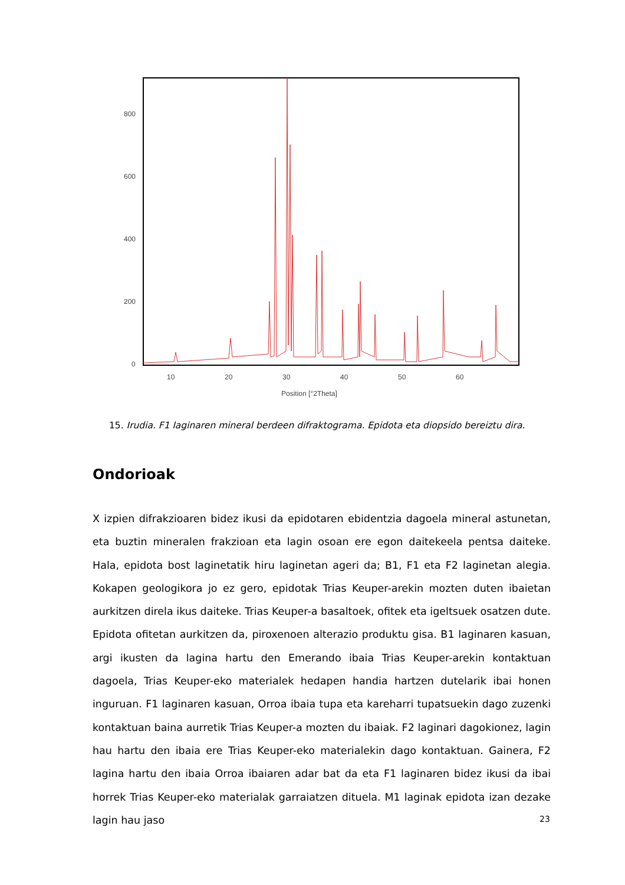800
600
400
200
0
10
20
30
40
50
60
Position [°2Theta]
15. Irudia. F1 laginaren mineral berdeen difraktograma. Epidota eta diopsido bereiztu dira.
Ondorioak
X izpien difrakzioaren bidez ikusi da epidotaren ebidentzia dagoela mineral astunetan, eta buztin mineralen frakzioan eta lagin osoan ere egon daitekeela pentsa daiteke. Hala, epidota bost laginetatik hiru laginetan ageri da; B1, F1 eta F2 laginetan alegia. Kokapen geologikora jo ez gero, epidotak Trias Keuper-arekin mozten duten ibaietan aurkitzen direla ikus daiteke. Trias Keuper-a basaltoek, ofitek eta igeltsuek osatzen dute. Epidota ofitetan aurkitzen da, piroxenoen alterazio produktu gisa. B1 laginaren kasuan, argi ikusten da lagina hartu den Emerando ibaia Trias Keuper-arekin kontaktuan dagoela, Trias Keuper-eko materialek hedapen handia hartzen dutelarik ibai honen inguruan. F1 laginaren kasuan, Orroa ibaia tupa eta kareharri tupatsuekin dago zuzenki kontaktuan baina aurretik Trias Keuper-a mozten du ibaiak. F2 laginari dagokionez, lagin hau hartu den ibaia ere Trias Keuper-eko materialekin dago kontaktuan. Gainera, F2 lagina hartu den ibaia Orroa ibaiaren adar bat da eta F1 laginaren bidez ikusi da ibai horrek Trias Keuper-eko materialak garraiatzen dituela. M1 laginak epidota izan dezake lagin hau jaso
23